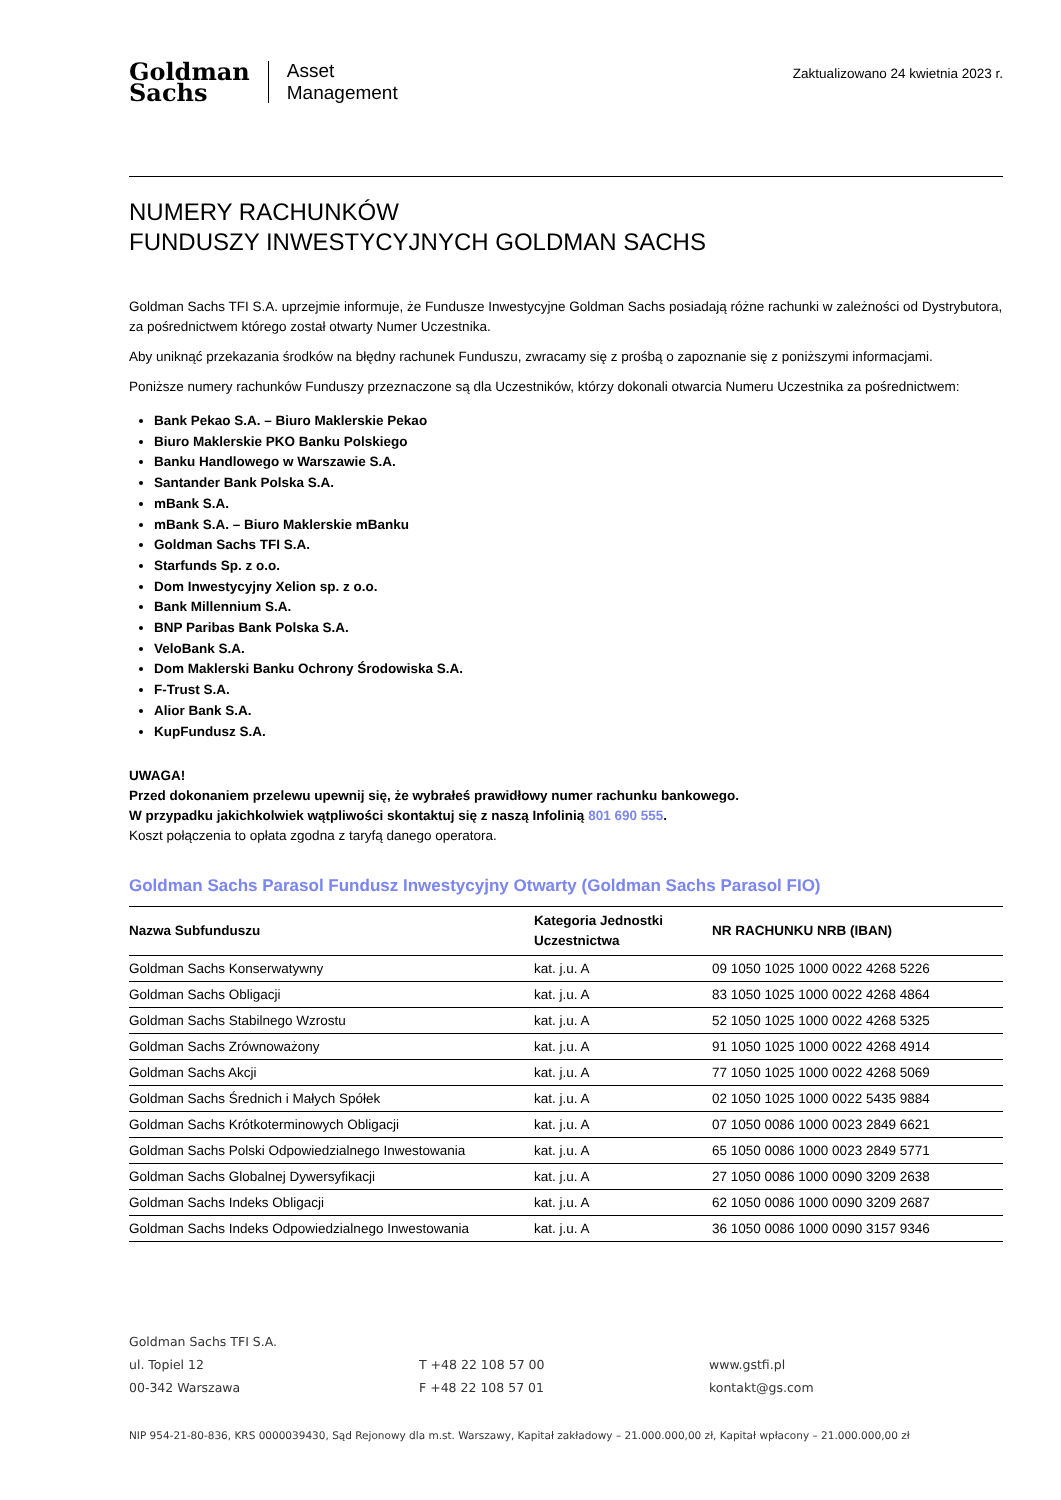Goldman
Sachs
Asset
Management
Zaktualizowano 24 kwietnia 2023 r.
NUMERY RACHUNKÓW
FUNDUSZY INWESTYCYJNYCH GOLDMAN SACHS
Goldman Sachs TFI S.A. uprzejmie informuje, że Fundusze Inwestycyjne Goldman Sachs posiadają różne rachunki w zależności od Dystrybutora, za pośrednictwem którego został otwarty Numer Uczestnika.
Aby uniknąć przekazania środków na błędny rachunek Funduszu, zwracamy się z prośbą o zapoznanie się z poniższymi informacjami.
Poniższe numery rachunków Funduszy przeznaczone są dla Uczestników, którzy dokonali otwarcia Numeru Uczestnika za pośrednictwem:
Bank Pekao S.A. – Biuro Maklerskie Pekao
Biuro Maklerskie PKO Banku Polskiego
Banku Handlowego w Warszawie S.A.
Santander Bank Polska S.A.
mBank S.A.
mBank S.A. – Biuro Maklerskie mBanku
Goldman Sachs TFI S.A.
Starfunds Sp. z o.o.
Dom Inwestycyjny Xelion sp. z o.o.
Bank Millennium S.A.
BNP Paribas Bank Polska S.A.
VeloBank S.A.
Dom Maklerski Banku Ochrony Środowiska S.A.
F-Trust S.A.
Alior Bank S.A.
KupFundusz S.A.
UWAGA!
Przed dokonaniem przelewu upewnij się, że wybrałeś prawidłowy numer rachunku bankowego.
W przypadku jakichkolwiek wątpliwości skontaktuj się z naszą Infolinią 801 690 555.
Koszt połączenia to opłata zgodna z taryfą danego operatora.
Goldman Sachs Parasol Fundusz Inwestycyjny Otwarty (Goldman Sachs Parasol FIO)
| Nazwa Subfunduszu | Kategoria Jednostki Uczestnictwa | NR RACHUNKU NRB (IBAN) |
| --- | --- | --- |
| Goldman Sachs Konserwatywny | kat. j.u. A | 09 1050 1025 1000 0022 4268 5226 |
| Goldman Sachs Obligacji | kat. j.u. A | 83 1050 1025 1000 0022 4268 4864 |
| Goldman Sachs Stabilnego Wzrostu | kat. j.u. A | 52 1050 1025 1000 0022 4268 5325 |
| Goldman Sachs Zrównoważony | kat. j.u. A | 91 1050 1025 1000 0022 4268 4914 |
| Goldman Sachs Akcji | kat. j.u. A | 77 1050 1025 1000 0022 4268 5069 |
| Goldman Sachs Średnich i Małych Spółek | kat. j.u. A | 02 1050 1025 1000 0022 5435 9884 |
| Goldman Sachs Krótkoterminowych Obligacji | kat. j.u. A | 07 1050 0086 1000 0023 2849 6621 |
| Goldman Sachs Polski Odpowiedzialnego Inwestowania | kat. j.u. A | 65 1050 0086 1000 0023 2849 5771 |
| Goldman Sachs Globalnej Dywersyfikacji | kat. j.u. A | 27 1050 0086 1000 0090 3209 2638 |
| Goldman Sachs Indeks Obligacji | kat. j.u. A | 62 1050 0086 1000 0090 3209 2687 |
| Goldman Sachs Indeks Odpowiedzialnego Inwestowania | kat. j.u. A | 36 1050 0086 1000 0090 3157 9346 |
Goldman Sachs TFI S.A.
ul. Topiel 12
00-342 Warszawa
T +48 22 108 57 00
F +48 22 108 57 01
www.gstfi.pl
kontakt@gs.com
NIP 954-21-80-836, KRS 0000039430, Sąd Rejonowy dla m.st. Warszawy, Kapitał zakładowy – 21.000.000,00 zł, Kapitał wpłacony – 21.000.000,00 zł